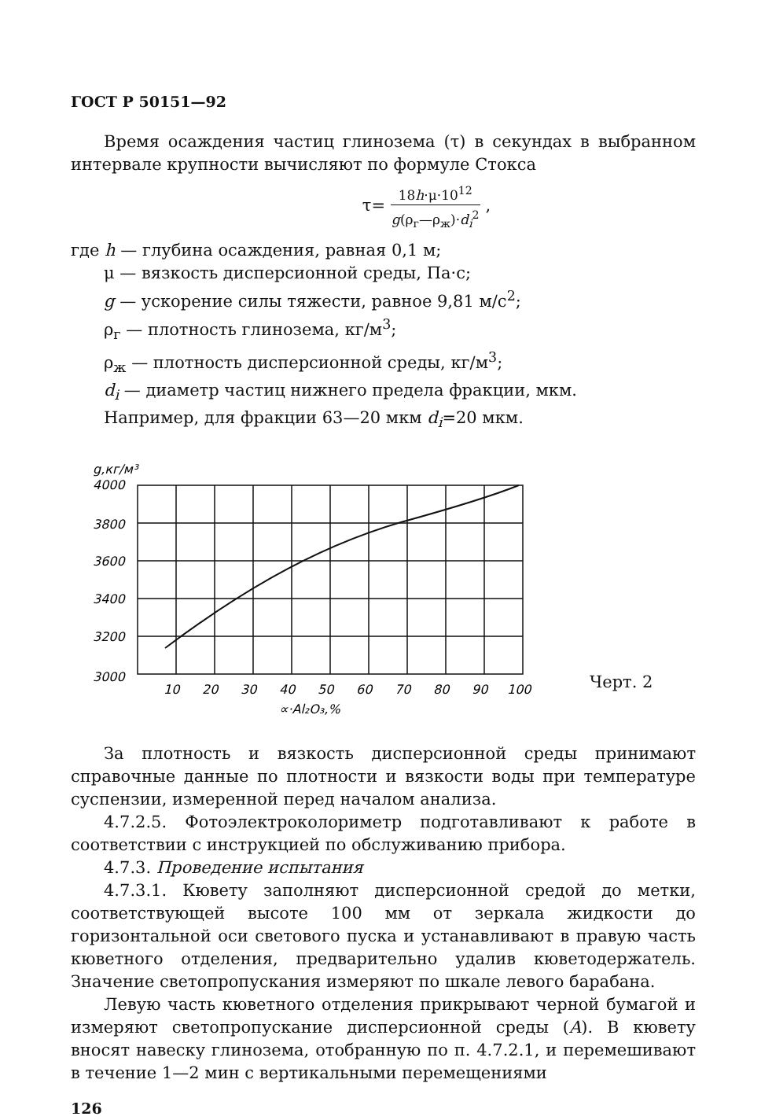ГОСТ Р 50151—92
Время осаждения частиц глинозема (τ) в секундах в выбранном интервале крупности вычисляют по формуле Стокса
τ= 18h·μ·10<sup>12</sup> g(ρ<sub>г</sub>—ρ<sub>ж</sub>)·d<sub>i</sub><sup>2</sup> ,
где h — глубина осаждения, равная 0,1 м;
μ — вязкость дисперсионной среды, Па·с;
g — ускорение силы тяжести, равное 9,81 м/с<sup>2</sup>;
ρ<sub>г</sub> — плотность глинозема, кг/м<sup>3</sup>;
ρ<sub>ж</sub> — плотность дисперсионной среды, кг/м<sup>3</sup>;
d<sub>i</sub> — диаметр частиц нижнего предела фракции, мкм.
Например, для фракции 63—20 мкм d<sub>i</sub>=20 мкм.
g,кг/м³
4000
3800
3600
3400
3200
3000
10
20
30
40
50
60
70
80
90
100
∝·Al₂O₃,%
Черт. 2
За плотность и вязкость дисперсионной среды принимают справочные данные по плотности и вязкости воды при температуре суспензии, измеренной перед началом анализа.
4.7.2.5. Фотоэлектроколориметр подготавливают к работе в соответствии с инструкцией по обслуживанию прибора.
4.7.3. Проведение испытания
4.7.3.1. Кювету заполняют дисперсионной средой до метки, соответствующей высоте 100 мм от зеркала жидкости до горизонтальной оси светового пуска и устанавливают в правую часть кюветного отделения, предварительно удалив кюветодержатель. Значение светопропускания измеряют по шкале левого барабана.
Левую часть кюветного отделения прикрывают черной бумагой и измеряют светопропускание дисперсионной среды (A). В кювету вносят навеску глинозема, отобранную по п. 4.7.2.1, и перемешивают в течение 1—2 мин с вертикальными перемещениями
126